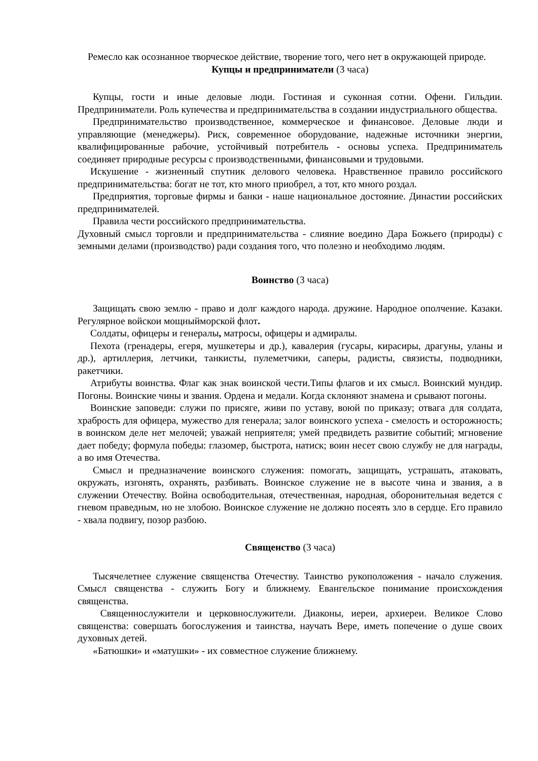Ремесло как осознанное творческое действие, творение того, чего нет в окружающей природе.
Купцы и предприниматели (3 часа)
Купцы, гости и иные деловые люди. Гостиная и суконная сотни. Офени. Гильдии. Предприниматели. Роль купечества и предпринимательства в создании индустриального общества.
Предпринимательство производственное, коммерческое и финансовое. Деловые люди и управляющие (менеджеры). Риск, современное оборудование, надежные источники энергии, квалифицированные рабочие, устойчивый потребитель - основы успеха. Предприниматель соединяет природные ресурсы с производственными, финансовыми и трудовыми.
Искушение - жизненный спутник делового человека. Нравственное правило российского предпринимательства: богат не тот, кто много приобрел, а тот, кто много роздал.
Предприятия, торговые фирмы и банки - наше национальное достояние. Династии российских предпринимателей.
Правила чести российского предпринимательства.
Духовный смысл торговли и предпринимательства - слияние воедино Дара Божьего (природы) с земными делами (производство) ради создания того, что полезно и необходимо людям.
Воинство (3 часа)
Защищать свою землю - право и долг каждого народа. дружине. Народное ополчение. Казаки. Регулярное войскои мощныйморской флот.
Солдаты, офицеры и генералы, матросы, офицеры и адмиралы.
Пехота (гренадеры, егеря, мушкетеры и др.), кавалерия (гусары, кирасиры, драгуны, уланы и др.), артиллерия, летчики, танкисты, пулеметчики, саперы, радисты, связисты, подводники, ракетчики.
Атрибуты воинства. Флаг как знак воинской чести.Типы флагов и их смысл. Воинский мундир. Погоны. Воинские чины и звания. Ордена и медали. Когда склоняют знамена и срывают погоны.
Воинские заповеди: служи по присяге, живи по уставу, воюй по приказу; отвага для солдата, храбрость для офицера, мужество для генерала; залог воинского успеха - смелость и осторожность; в воинском деле нет мелочей; уважай неприятеля; умей предвидеть развитие событий; мгновение дает победу; формула победы: глазомер, быстрота, натиск; воин несет свою службу не для награды, а во имя Отечества.
Смысл и предназначение воинского служения: помогать, защищать, устрашать, атаковать, окружать, изгонять, охранять, разбивать. Воинское служение не в высоте чина и звания, а в служении Отечеству. Война освободительная, отечественная, народная, оборонительная ведется с гневом праведным, но не злобою. Воинское служение не должно посеять зло в сердце. Его правило - хвала подвигу, позор разбою.
Священство (3 часа)
Тысячелетнее служение священства Отечеству. Таинство рукоположения - начало служения. Смысл священства - служить Богу и ближнему. Евангельское понимание происхождения священства.
Священнослужители и церковнослужители. Диаконы, иереи, архиереи. Великое Слово священства: совершать богослужения и таинства, научать Вере, иметь попечение о душе своих духовных детей.
«Батюшки» и «матушки» - их совместное служение ближнему.